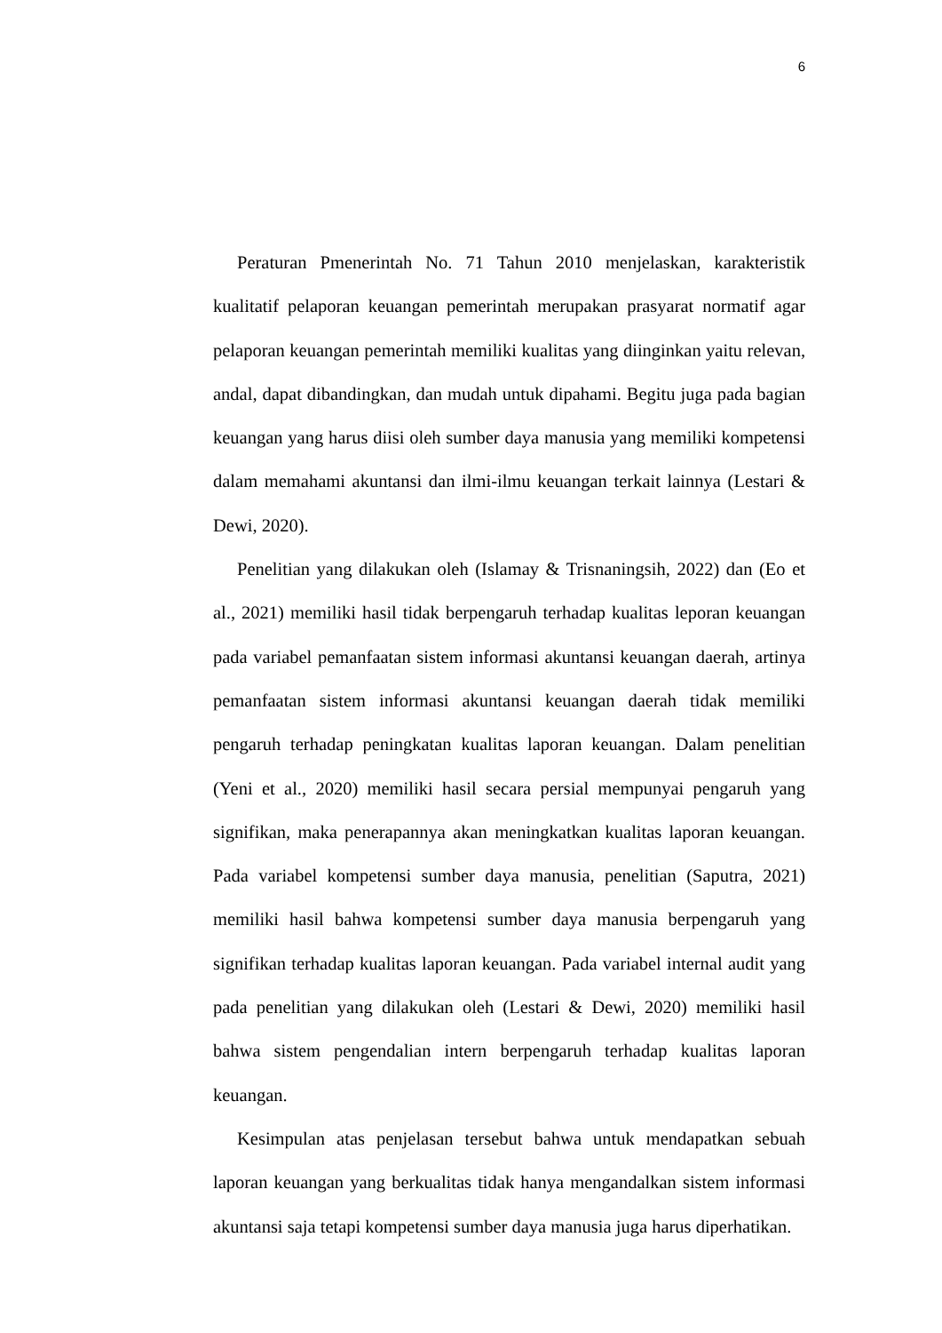6
Peraturan Pmenerintah No. 71 Tahun 2010 menjelaskan, karakteristik kualitatif pelaporan keuangan pemerintah merupakan prasyarat normatif agar pelaporan keuangan pemerintah memiliki kualitas yang diinginkan yaitu relevan, andal, dapat dibandingkan, dan mudah untuk dipahami. Begitu juga pada bagian keuangan yang harus diisi oleh sumber daya manusia yang memiliki kompetensi dalam memahami akuntansi dan ilmi-ilmu keuangan terkait lainnya (Lestari & Dewi, 2020).
Penelitian yang dilakukan oleh (Islamay & Trisnaningsih, 2022) dan (Eo et al., 2021) memiliki hasil tidak berpengaruh terhadap kualitas leporan keuangan pada variabel pemanfaatan sistem informasi akuntansi keuangan daerah, artinya pemanfaatan sistem informasi akuntansi keuangan daerah tidak memiliki pengaruh terhadap peningkatan kualitas laporan keuangan. Dalam penelitian (Yeni et al., 2020) memiliki hasil secara persial mempunyai pengaruh yang signifikan, maka penerapannya akan meningkatkan kualitas laporan keuangan. Pada variabel kompetensi sumber daya manusia, penelitian (Saputra, 2021) memiliki hasil bahwa kompetensi sumber daya manusia berpengaruh yang signifikan terhadap kualitas laporan keuangan. Pada variabel internal audit yang pada penelitian yang dilakukan oleh (Lestari & Dewi, 2020) memiliki hasil bahwa sistem pengendalian intern berpengaruh terhadap kualitas laporan keuangan.
Kesimpulan atas penjelasan tersebut bahwa untuk mendapatkan sebuah laporan keuangan yang berkualitas tidak hanya mengandalkan sistem informasi akuntansi saja tetapi kompetensi sumber daya manusia juga harus diperhatikan.